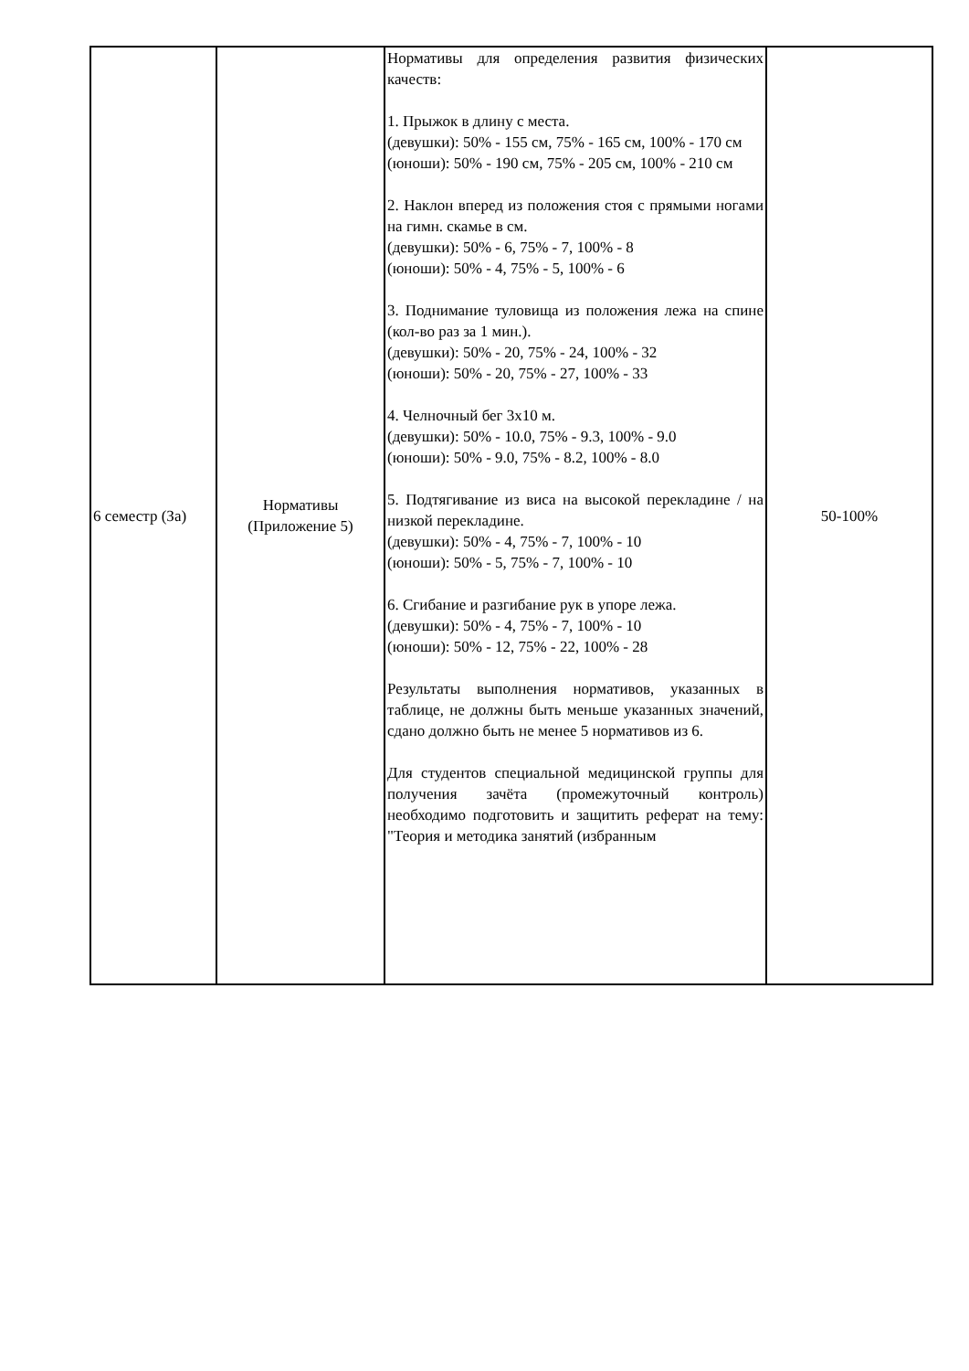| 6 семестр (За) | Нормативы (Приложение 5) | Нормативы для определения развития физических качеств: 1. Прыжок в длину с места. (девушки): 50% - 155 см, 75% - 165 см, 100% - 170 см (юноши): 50% - 190 см, 75% - 205 см, 100% - 210 см 2. Наклон вперед из положения стоя с прямыми ногами на гимн. скамье в см. (девушки): 50% - 6, 75% - 7, 100% - 8 (юноши): 50% - 4, 75% - 5, 100% - 6 3. Поднимание туловища из положения лежа на спине (кол-во раз за 1 мин.). (девушки): 50% - 20, 75% - 24, 100% - 32 (юноши): 50% - 20, 75% - 27, 100% - 33 4. Челночный бег 3х10 м. (девушки): 50% - 10.0, 75% - 9.3, 100% - 9.0 (юноши): 50% - 9.0, 75% - 8.2, 100% - 8.0 5. Подтягивание из виса на высокой перекладине / на низкой перекладине. (девушки): 50% - 4, 75% - 7, 100% - 10 (юноши): 50% - 5, 75% - 7, 100% - 10 6. Сгибание и разгибание рук в упоре лежа. (девушки): 50% - 4, 75% - 7, 100% - 10 (юноши): 50% - 12, 75% - 22, 100% - 28 Результаты выполнения нормативов, указанных в таблице, не должны быть меньше указанных значений, сдано должно быть не менее 5 нормативов из 6. Для студентов специальной медицинской группы для получения зачёта (промежуточный контроль) необходимо подготовить и защитить реферат на тему: "Теория и методика занятий (избранным | 50-100% |